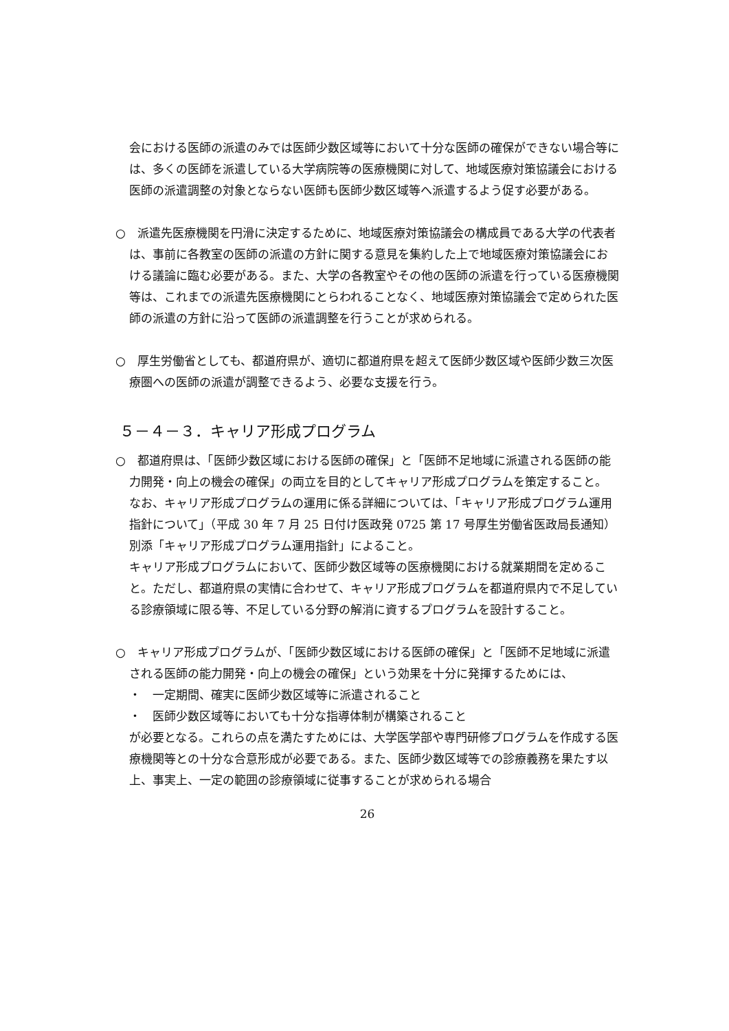会における医師の派遣のみでは医師少数区域等において十分な医師の確保ができない場合等には、多くの医師を派遣している大学病院等の医療機関に対して、地域医療対策協議会における医師の派遣調整の対象とならない医師も医師少数区域等へ派遣するよう促す必要がある。
○　派遣先医療機関を円滑に決定するために、地域医療対策協議会の構成員である大学の代表者は、事前に各教室の医師の派遣の方針に関する意見を集約した上で地域医療対策協議会における議論に臨む必要がある。また、大学の各教室やその他の医師の派遣を行っている医療機関等は、これまでの派遣先医療機関にとらわれることなく、地域医療対策協議会で定められた医師の派遣の方針に沿って医師の派遣調整を行うことが求められる。
○　厚生労働省としても、都道府県が、適切に都道府県を超えて医師少数区域や医師少数三次医療圏への医師の派遣が調整できるよう、必要な支援を行う。
５－４－３．キャリア形成プログラム
○　都道府県は、「医師少数区域における医師の確保」と「医師不足地域に派遣される医師の能力開発・向上の機会の確保」の両立を目的としてキャリア形成プログラムを策定すること。
なお、キャリア形成プログラムの運用に係る詳細については、「キャリア形成プログラム運用指針について」（平成 30 年 7 月 25 日付け医政発 0725 第 17 号厚生労働省医政局長通知）別添「キャリア形成プログラム運用指針」によること。
キャリア形成プログラムにおいて、医師少数区域等の医療機関における就業期間を定めること。ただし、都道府県の実情に合わせて、キャリア形成プログラムを都道府県内で不足している診療領域に限る等、不足している分野の解消に資するプログラムを設計すること。
○　キャリア形成プログラムが、「医師少数区域における医師の確保」と「医師不足地域に派遣される医師の能力開発・向上の機会の確保」という効果を十分に発揮するためには、
・　一定期間、確実に医師少数区域等に派遣されること
・　医師少数区域等においても十分な指導体制が構築されること
が必要となる。これらの点を満たすためには、大学医学部や専門研修プログラムを作成する医療機関等との十分な合意形成が必要である。また、医師少数区域等での診療義務を果たす以上、事実上、一定の範囲の診療領域に従事することが求められる場合
26